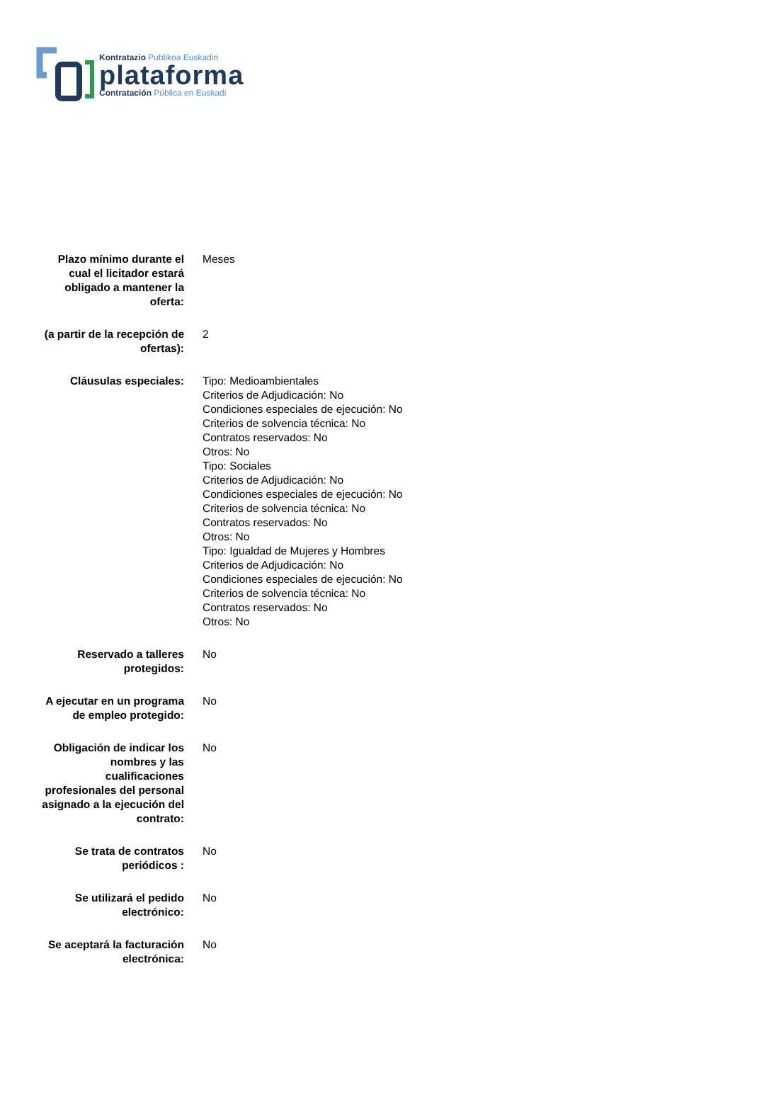Kontratazio Publikoa Euskadin
plataforma
Contratación Pública en Euskadi
| Plazo mínimo durante el cual el licitador estará obligado a mantener la oferta: | Meses |
| (a partir de la recepción de ofertas): | 2 |
| Cláusulas especiales: | Tipo: Medioambientales Criterios de Adjudicación: No Condiciones especiales de ejecución: No Criterios de solvencia técnica: No Contratos reservados: No Otros: No Tipo: Sociales Criterios de Adjudicación: No Condiciones especiales de ejecución: No Criterios de solvencia técnica: No Contratos reservados: No Otros: No Tipo: Igualdad de Mujeres y Hombres Criterios de Adjudicación: No Condiciones especiales de ejecución: No Criterios de solvencia técnica: No Contratos reservados: No Otros: No |
| Reservado a talleres protegidos: | No |
| A ejecutar en un programa de empleo protegido: | No |
| Obligación de indicar los nombres y las cualificaciones profesionales del personal asignado a la ejecución del contrato: | No |
| Se trata de contratos periódicos : | No |
| Se utilizará el pedido electrónico: | No |
| Se aceptará la facturación electrónica: | No |